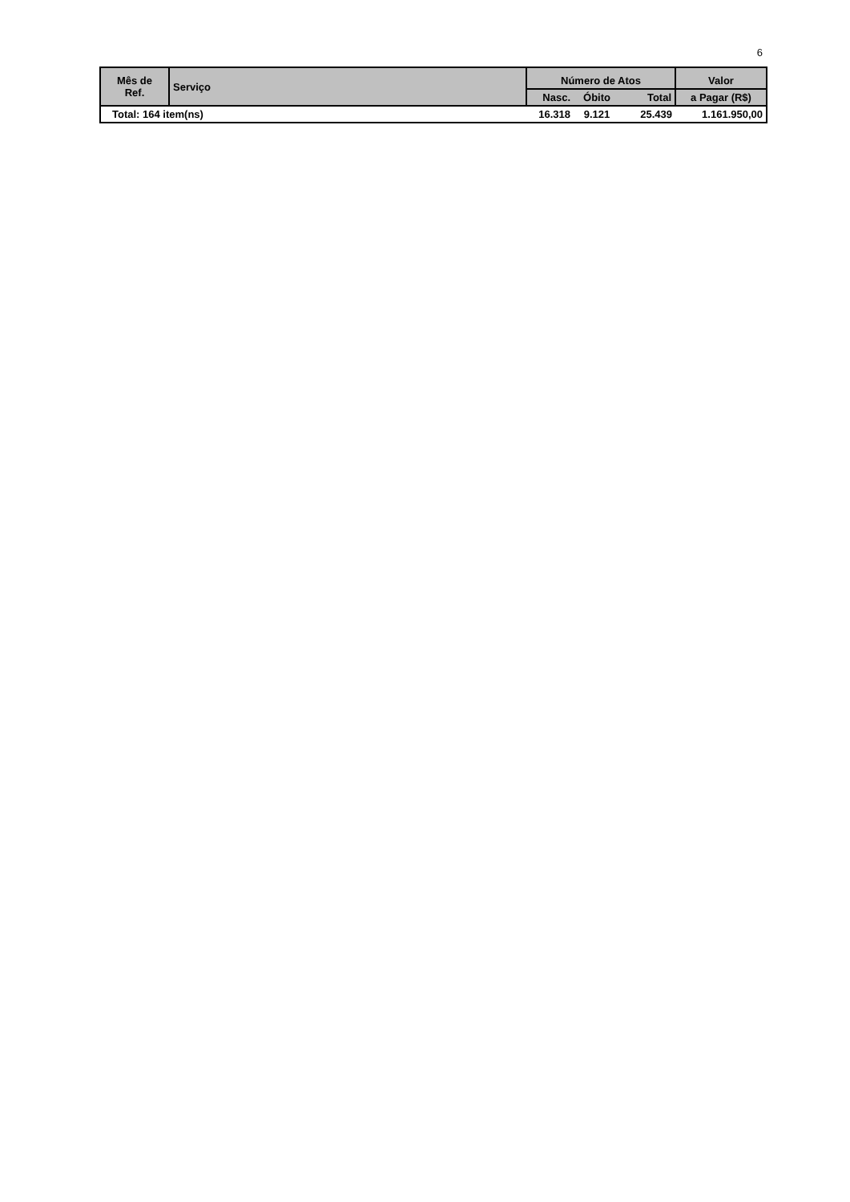6
| Mês de Ref. | Serviço | Número de Atos | | | Valor |
| --- | --- | --- | --- | --- | --- |
| | | Nasc. | Óbito | Total | a Pagar (R$) |
| Total: 164 item(ns) | | 16.318 | 9.121 | 25.439 | 1.161.950,00 |